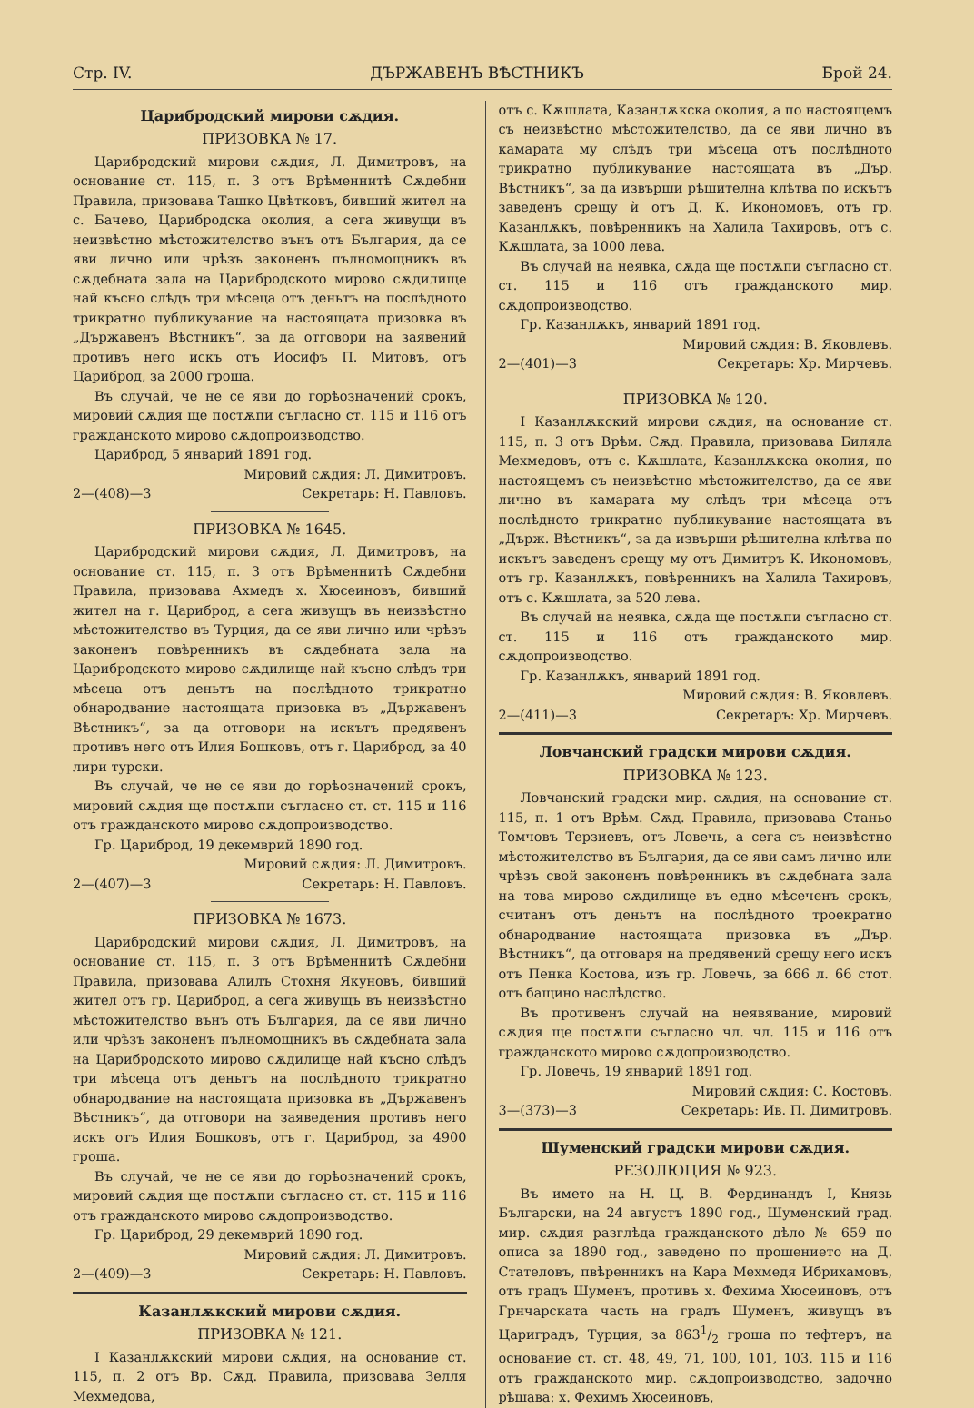Стр. IV. ДЪРЖАВЕНЪ ВѢСТНИКЪ Брой 24.
Царибродский мирови сѫдия.
ПРИЗОВКА № 17.
Царибродский мирови сѫдия, Л. Димитровъ, на основание ст. 115, п. 3 отъ Врѣменнитѣ Сѫдебни Правила, призовава Ташко Цвѣтковъ, бивший жител на с. Бачево, Царибродска околия, а сега живущи въ неизвѣстно мѣстожителство вънъ отъ България, да се яви лично или чрѣзъ законенъ пълномощникъ въ сѫдебната зала на Царибродското мирово сѫдилище най късно слѣдъ три мѣсеца отъ деньтъ на послѣдното трикратно публикувание на настоящата призовка въ „Държавенъ Вѣстникъ“, за да отговори на заявений противъ него искъ отъ Иосифъ П. Митовъ, отъ Цариброд, за 2000 гроша.
Въ случай, че не се яви до горѣозначений срокъ, мировий сѫдия ще постѫпи съгласно ст. 115 и 116 отъ гражданското мирово сѫдопроизводство.
Цариброд, 5 январий 1891 год.
Мировий сѫдия: Л. Димитровъ.
2—(408)—3 Секретарь: Н. Павловъ.
ПРИЗОВКА № 1645.
Царибродский мирови сѫдия, Л. Димитровъ, на основание ст. 115, п. 3 отъ Врѣменнитѣ Сѫдебни Правила, призовава Ахмедъ х. Хюсеиновъ, бивший жител на г. Цариброд, а сега живущъ въ неизвѣстно мѣстожителство въ Турция, да се яви лично или чрѣзъ законенъ повѣренникъ въ сѫдебната зала на Царибродското мирово сѫдилище най късно слѣдъ три мѣсеца отъ деньтъ на послѣдното трикратно обнародвание настоящата призовка въ „Държавенъ Вѣстникъ“, за да отговори на искътъ предявенъ противъ него отъ Илия Бошковъ, отъ г. Цариброд, за 40 лири турски.
Въ случай, че не се яви до горѣозначений срокъ, мировий сѫдия ще постѫпи съгласно ст. ст. 115 и 116 отъ гражданското мирово сѫдопроизводство.
Гр. Цариброд, 19 декемврий 1890 год.
Мировий сѫдия: Л. Димитровъ.
2—(407)—3 Секретарь: Н. Павловъ.
ПРИЗОВКА № 1673.
Царибродский мирови сѫдия, Л. Димитровъ, на основание ст. 115, п. 3 отъ Врѣменнитѣ Сѫдебни Правила, призовава Алилъ Стохня Якуновъ, бивший жител отъ гр. Цариброд, а сега живущъ въ неизвѣстно мѣстожителство вънъ отъ България, да се яви лично или чрѣзъ законенъ пълномощникъ въ сѫдебната зала на Царибродското мирово сѫдилище най късно слѣдъ три мѣсеца отъ деньтъ на послѣдното трикратно обнародвание на настоящата призовка въ „Държавенъ Вѣстникъ“, да отговори на заяведения противъ него искъ отъ Илия Бошковъ, отъ г. Цариброд, за 4900 гроша.
Въ случай, че не се яви до горѣозначений срокъ, мировий сѫдия ще постѫпи съгласно ст. ст. 115 и 116 отъ гражданското мирово сѫдопроизводство.
Гр. Цариброд, 29 декемврий 1890 год.
Мировий сѫдия: Л. Димитровъ.
2—(409)—3 Секретарь: Н. Павловъ.
Казанлѫкский мирови сѫдия.
ПРИЗОВКА № 121.
I Казанлѫкский мирови сѫдия, на основание ст. 115, п. 2 отъ Вр. Сѫд. Правила, призовава Зелля Мехмедова,
отъ с. Кѫшлата, Казанлѫкска околия, а по настоящемъ съ неизвѣстно мѣстожителство, да се яви лично въ камарата му слѣдъ три мѣсеца отъ послѣдното трикратно публикувание настоящата въ „Дър. Вѣстникъ“, за да извърши рѣшителна клѣтва по искътъ заведенъ срещу ѝ отъ Д. К. Икономовъ, отъ гр. Казанлѫкъ, повѣренникъ на Халила Тахировъ, отъ с. Кѫшлата, за 1000 лева.
Въ случай на неявка, сѫда ще постѫпи съгласно ст. ст. 115 и 116 отъ гражданското мир. сѫдопроизводство.
Гр. Казанлѫкъ, январий 1891 год.
Мировий сѫдия: В. Яковлевъ.
2—(401)—3 Секретарь: Хр. Мирчевъ.
ПРИЗОВКА № 120.
I Казанлѫкский мирови сѫдия, на основание ст. 115, п. 3 отъ Врѣм. Сѫд. Правила, призовава Биляла Мехмедовъ, отъ с. Кѫшлата, Казанлѫкска околия, по настоящемъ съ неизвѣстно мѣстожителство, да се яви лично въ камарата му слѣдъ три мѣсеца отъ послѣдното трикратно публикувание настоящата въ „Държ. Вѣстникъ“, за да извърши рѣшителна клѣтва по искътъ заведенъ срещу му отъ Димитръ К. Икономовъ, отъ гр. Казанлѫкъ, повѣренникъ на Халила Тахировъ, отъ с. Кѫшлата, за 520 лева.
Въ случай на неявка, сѫда ще постѫпи съгласно ст. ст. 115 и 116 отъ гражданското мир. сѫдопроизводство.
Гр. Казанлѫкъ, январий 1891 год.
Мировий сѫдия: В. Яковлевъ.
2—(411)—3 Секретаръ: Хр. Мирчевъ.
Ловчанский градски мирови сѫдия.
ПРИЗОВКА № 123.
Ловчанский градски мир. сѫдия, на основание ст. 115, п. 1 отъ Врѣм. Сѫд. Правила, призовава Станьо Томчовъ Терзиевъ, отъ Ловечь, а сега съ неизвѣстно мѣстожителство въ България, да се яви самъ лично или чрѣзъ свой законенъ повѣренникъ въ сѫдебната зала на това мирово сѫдилище въ едно мѣсеченъ срокъ, считанъ отъ деньтъ на послѣдното троекратно обнародвание настоящата призовка въ „Дър. Вѣстникъ“, да отговаря на предявений срещу него искъ отъ Пенка Костова, изъ гр. Ловечь, за 666 л. 66 стот. отъ бащино наслѣдство.
Въ противенъ случай на неявявание, мировий сѫдия ще постѫпи съгласно чл. чл. 115 и 116 отъ гражданското мирово сѫдопроизводство.
Гр. Ловечь, 19 январий 1891 год.
Мировий сѫдия: С. Костовъ.
3—(373)—3 Секретарь: Ив. П. Димитровъ.
Шуменский градски мирови сѫдия.
РЕЗОЛЮЦИЯ № 923.
Въ името на Н. Ц. В. Фердинандъ I, Князь Български, на 24 августъ 1890 год., Шуменский град. мир. сѫдия разглѣда гражданското дѣло № 659 по описа за 1890 год., заведено по прошението на Д. Стателовъ, пвѣренникъ на Кара Мехмедя Ибрихамовъ, отъ градъ Шуменъ, противъ х. Фехима Хюсеиновъ, отъ Грнчарската часть на градъ Шуменъ, живущъ въ Цариградъ, Турция, за 8631/2 гроша по тефтеръ, на основание ст. ст. 48, 49, 71, 100, 101, 103, 115 и 116 отъ гражданското мир. сѫдопроизводство, задочно рѣшава: х. Фехимъ Хюсеиновъ,